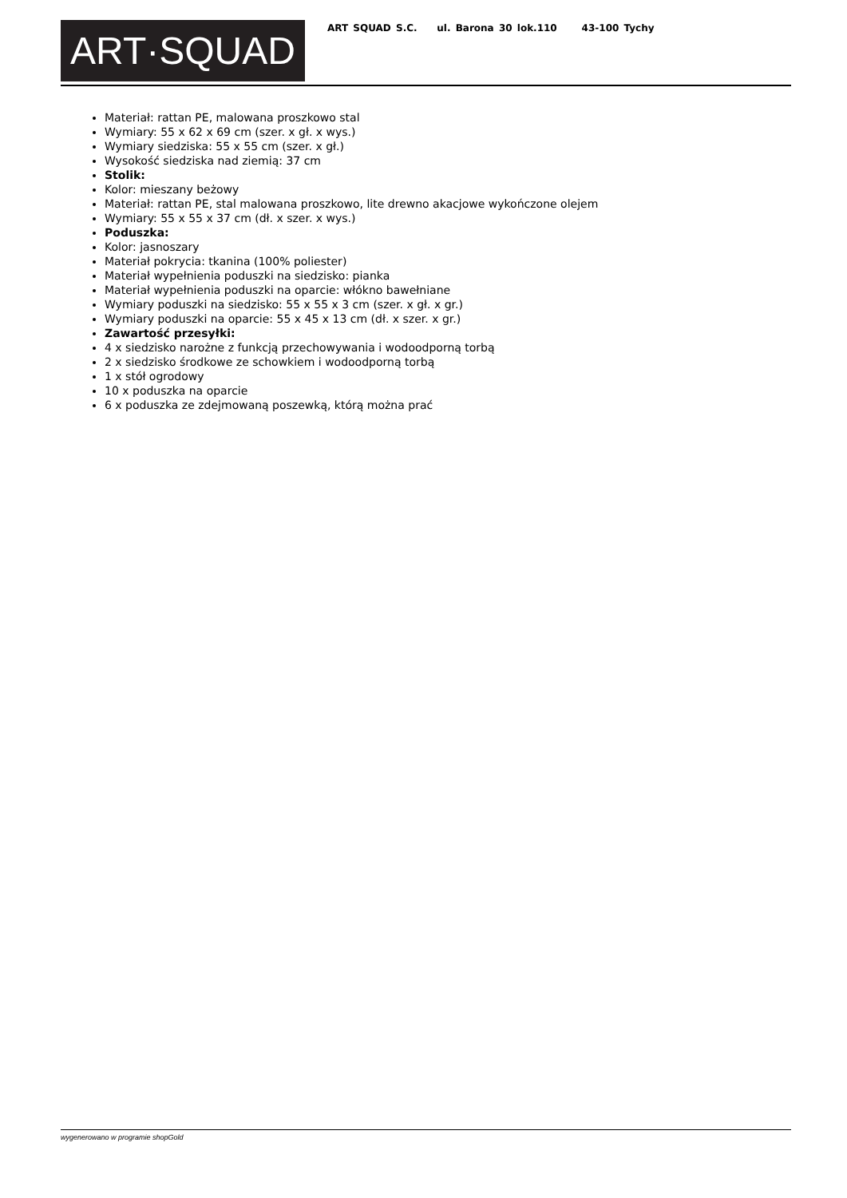ART·SQUAD
ART SQUAD S.C. ul. Barona 30 lok.110 43-100 Tychy
Materiał: rattan PE, malowana proszkowo stal
Wymiary: 55 x 62 x 69 cm (szer. x gł. x wys.)
Wymiary siedziska: 55 x 55 cm (szer. x gł.)
Wysokość siedziska nad ziemią: 37 cm
Stolik:
Kolor: mieszany beżowy
Materiał: rattan PE, stal malowana proszkowo, lite drewno akacjowe wykończone olejem
Wymiary: 55 x 55 x 37 cm (dł. x szer. x wys.)
Poduszka:
Kolor: jasnoszary
Materiał pokrycia: tkanina (100% poliester)
Materiał wypełnienia poduszki na siedzisko: pianka
Materiał wypełnienia poduszki na oparcie: włókno bawełniane
Wymiary poduszki na siedzisko: 55 x 55 x 3 cm (szer. x gł. x gr.)
Wymiary poduszki na oparcie: 55 x 45 x 13 cm (dł. x szer. x gr.)
Zawartość przesyłki:
4 x siedzisko narożne z funkcją przechowywania i wodoodporną torbą
2 x siedzisko środkowe ze schowkiem i wodoodporną torbą
1 x stół ogrodowy
10 x poduszka na oparcie
6 x poduszka ze zdejmowaną poszewką, którą można prać
wygenerowano w programie shopGold